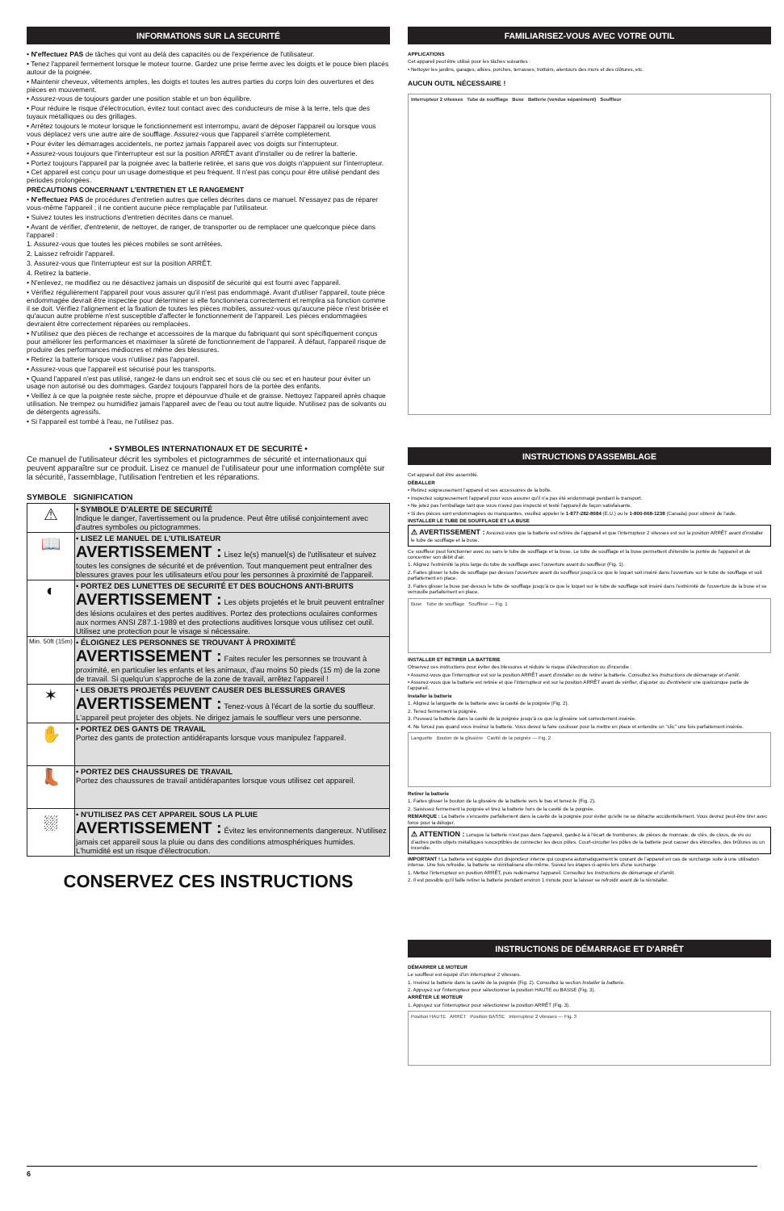INFORMATIONS SUR LA SECURITÉ
• N'effectuez PAS de tâches qui vont au delà des capacités ou de l'expérience de l'utilisateur.
• Tenez l'appareil fermement lorsque le moteur tourne. Gardez une prise ferme avec les doigts et le pouce bien placés autour de la poignée.
• Maintenir cheveux, vêtements amples, les doigts et toutes les autres parties du corps loin des ouvertures et des pièces en mouvement.
• Assurez-vous de toujours garder une position stable et un bon équilibre.
• Pour réduire le risque d'électrocution, évitez tout contact avec des conducteurs de mise à la terre, tels que des tuyaux métalliques ou des grillages.
• Arrêtez toujours le moteur lorsque le fonctionnement est interrompu, avant de déposer l'appareil ou lorsque vous vous déplacez vers une autre aire de soufflage. Assurez-vous que l'appareil s'arrête complètement.
• Pour éviter les démarrages accidentels, ne portez jamais l'appareil avec vos doigts sur l'interrupteur.
• Assurez-vous toujours que l'interrupteur est sur la position ARRÊT avant d'installer ou de retirer la batterie.
• Portez toujours l'appareil par la poignée avec la batterie retirée, et sans que vos doigts n'appuient sur l'interrupteur.
• Cet appareil est conçu pour un usage domestique et peu fréquent. Il n'est pas conçu pour être utilisé pendant des périodes prolongées.
PRÉCAUTIONS CONCERNANT L'ENTRETIEN ET LE RANGEMENT
• N'effectuez PAS de procédures d'entretien autres que celles décrites dans ce manuel. N'essayez pas de réparer vous-même l'appareil ; il ne contient aucune pièce remplaçable par l'utilisateur.
• Suivez toutes les instructions d'entretien décrites dans ce manuel.
• Avant de vérifier, d'entretenir, de nettoyer, de ranger, de transporter ou de remplacer une quelconque pièce dans l'appareil :
1. Assurez-vous que toutes les pièces mobiles se sont arrêtées.
2. Laissez refroidir l'appareil.
3. Assurez-vous que l'interrupteur est sur la position ARRÊT.
4. Retirez la batterie.
• N'enlevez, ne modifiez ou ne désactivez jamais un dispositif de sécurité qui est fourni avec l'appareil.
• Vérifiez régulièrement l'appareil pour vous assurer qu'il n'est pas endommagé. Avant d'utiliser l'appareil, toute pièce endommagée devrait être inspectée pour déterminer si elle fonctionnera correctement et remplira sa fonction comme il se doit. Vérifiez l'alignement et la fixation de toutes les pièces mobiles, assurez-vous qu'aucune pièce n'est brisée et qu'aucun autre problème n'est susceptible d'affecter le fonctionnement de l'appareil. Les pièces endommagées devraient être correctement réparées ou remplacées.
• N'utilisez que des pièces de rechange et accessoires de la marque du fabriquant qui sont spécifiquement conçus pour améliorer les performances et maximiser la sûreté de fonctionnement de l'appareil. À défaut, l'appareil risque de produire des performances médiocres et même des blessures.
• Retirez la batterie lorsque vous n'utilisez pas l'appareil.
• Assurez-vous que l'appareil est sécurisé pour les transports.
• Quand l'appareil n'est pas utilisé, rangez-le dans un endroit sec et sous clé ou sec et en hauteur pour éviter un usage non autorisé ou des dommages. Gardez toujours l'appareil hors de la portée des enfants.
• Veillez à ce que la poignée reste sèche, propre et dépourvue d'huile et de graisse. Nettoyez l'appareil après chaque utilisation. Ne trempez ou humidifiez jamais l'appareil avec de l'eau ou tout autre liquide. N'utilisez pas de solvants ou de détergents agressifs.
• Si l'appareil est tombé à l'eau, ne l'utilisez pas.
• SYMBOLES INTERNATIONAUX ET DE SECURITÉ •
Ce manuel de l'utilisateur décrit les symboles et pictogrammes de sécurité et internationaux qui peuvent apparaître sur ce produit. Lisez ce manuel de l'utilisateur pour une information complète sur la sécurité, l'assemblage, l'utilisation l'entretien et les réparations.
SYMBOLE SIGNIFICATION
| ⚠ | • SYMBOLE D'ALERTE DE SECURITÉ Indique le danger, l'avertissement ou la prudence. Peut être utilisé conjointement avec d'autres symboles ou pictogrammes. |
| 📖 | • LISEZ LE MANUEL DE L'UTILISATEUR AVERTISSEMENT : Lisez le(s) manuel(s) de l'utilisateur et suivez toutes les consignes de sécurité et de prévention. Tout manquement peut entraîner des blessures graves pour les utilisateurs et/ou pour les personnes à proximité de l'appareil. |
| ◐ | • PORTEZ DES LUNETTES DE SECURITÉ ET DES BOUCHONS ANTI-BRUITS AVERTISSEMENT : Les objets projetés et le bruit peuvent entraîner des lésions oculaires et des pertes auditives. Portez des protections oculaires conformes aux normes ANSI Z87.1-1989 et des protections auditives lorsque vous utilisez cet outil. Utilisez une protection pour le visage si nécessaire. |
| Min. 50ft (15m) | • ÉLOIGNEZ LES PERSONNES SE TROUVANT À PROXIMITÉ AVERTISSEMENT : Faites reculer les personnes se trouvant à proximité, en particulier les enfants et les animaux, d'au moins 50 pieds (15 m) de la zone de travail. Si quelqu'un s'approche de la zone de travail, arrêtez l'appareil ! |
| ✶ | • LES OBJETS PROJETÉS PEUVENT CAUSER DES BLESSURES GRAVES AVERTISSEMENT : Tenez-vous à l'écart de la sortie du souffleur. L'appareil peut projeter des objets. Ne dirigez jamais le souffleur vers une personne. |
| ✋ | • PORTEZ DES GANTS DE TRAVAIL Portez des gants de protection antidérapants lorsque vous manipulez l'appareil. |
| 👢 | • PORTEZ DES CHAUSSURES DE TRAVAIL Portez des chaussures de travail antidérapantes lorsque vous utilisez cet appareil. |
| ⛆ | • N'UTILISEZ PAS CET APPAREIL SOUS LA PLUIE AVERTISSEMENT : Évitez les environnements dangereux. N'utilisez jamais cet appareil sous la pluie ou dans des conditions atmosphériques humides. L'humidité est un risque d'électrocution. |
CONSERVEZ CES INSTRUCTIONS
FAMILIARISEZ-VOUS AVEC VOTRE OUTIL
APPLICATIONS
Cet appareil peut être utilisé pour les tâches suivantes :
• Nettoyer les jardins, garages, allées, porches, terrasses, trottoirs, alentours des murs et des clôtures, etc.
AUCUN OUTIL NÉCESSAIRE !
Interrupteur 2 vitesses Tube de soufflage Buse Batterie (vendue séparément) Souffleur
INSTRUCTIONS D'ASSEMBLAGE
Cet appareil doit être assemblé.
DÉBALLER
• Retirez soigneusement l'appareil et ses accessoires de la boîte.
• Inspectez soigneusement l'appareil pour vous assurer qu'il n'a pas été endommagé pendant le transport.
• Ne jetez pas l'emballage tant que vous n'avez pas inspecté et testé l'appareil de façon satisfaisante.
• Si des pièces sont endommagées ou manquantes, veuillez appeler le 1-877-282-8684 (E.U.) ou le 1-800-668-1238 (Canada) pour obtenir de l'aide.
INSTALLER LE TUBE DE SOUFFLAGE ET LA BUSE
⚠ AVERTISSEMENT : Assurez-vous que la batterie est retirée de l'appareil et que l'interrupteur 2 vitesses est sur la position ARRÊT avant d'installer le tube de soufflage et la buse.
Ce souffleur peut fonctionner avec ou sans le tube de soufflage et la buse. Le tube de soufflage et la buse permettent d'étendre la portée de l'appareil et de concentrer son débit d'air.
1. Alignez l'extrémité la plus large du tube de soufflage avec l'ouverture avant du souffleur (Fig. 1).
2. Faites glisser le tube de soufflage par-dessus l'ouverture avant du souffleur jusqu'à ce que le loquet soit inséré dans l'ouverture sur le tube de soufflage et soit parfaitement en place.
3. Faites glisser la buse par-dessus le tube de soufflage jusqu'à ce que le loquet sur le tube de soufflage soit inséré dans l'extrémité de l'ouverture de la buse et se verrouille parfaitement en place.
Buse Tube de soufflage Souffleur — Fig. 1
INSTALLER ET RETIRER LA BATTERIE
Observez ces instructions pour éviter des blessures et réduire le risque d'électrocution ou d'incendie :
• Assurez-vous que l'interrupteur est sur la position ARRÊT avant d'installer ou de retirer la batterie. Consultez les Instructions de démarrage et d'arrêt.
• Assurez-vous que la batterie est retirée et que l'interrupteur est sur la position ARRÊT avant de vérifier, d'ajuster ou d'entretenir une quelconque partie de l'appareil.
Installer la batterie
1. Alignez la languette de la batterie avec la cavité de la poignée (Fig. 2).
2. Tenez fermement la poignée.
3. Poussez la batterie dans la cavité de la poignée jusqu'à ce que la glissière soit correctement insérée.
4. Ne forcez pas quand vous insérez la batterie. Vous devez la faire coulisser pour la mettre en place et entendre un "clic" une fois parfaitement insérée.
Languette Bouton de la glissière Cavité de la poignée — Fig. 2
Retirer la batterie
1. Faites glisser le bouton de la glissière de la batterie vers le bas et tenez-le (Fig. 2).
2. Saisissez fermement la poignée et tirez la batterie hors de la cavité de la poignée.
REMARQUE : La batterie s'encastre parfaitement dans la cavité de la poignée pour éviter qu'elle ne se détache accidentellement. Vous devrez peut-être tirer avec force pour la déloger.
⚠ ATTENTION : Lorsque la batterie n'est pas dans l'appareil, gardez-la à l'écart de trombones, de pièces de monnaie, de clés, de clous, de vis ou d'autres petits objets métalliques susceptibles de connecter les deux pôles. Court-circuiter les pôles de la batterie peut causer des étincelles, des brûlures ou un incendie.
IMPORTANT ! La batterie est équipée d'un disjoncteur interne qui coupera automatiquement le courant de l'appareil en cas de surcharge suite à une utilisation intense. Une fois refroidie, la batterie se réinitialisera elle-même. Suivez les étapes ci-après lors d'une surcharge :
1. Mettez l'interrupteur en position ARRÊT, puis redémarrez l'appareil. Consultez les Instructions de démarrage et d'arrêt.
2. Il est possible qu'il faille retirer la batterie pendant environ 1 minute pour la laisser se refroidir avant de la réinstaller.
INSTRUCTIONS DE DÉMARRAGE ET D'ARRÊT
DÉMARRER LE MOTEUR
Le souffleur est équipé d'un interrupteur 2 vitesses.
1. Insérez la batterie dans la cavité de la poignée (Fig. 2). Consultez la section Installer la batterie.
2. Appuyez sur l'interrupteur pour sélectionner la position HAUTE ou BASSE (Fig. 3).
ARRÊTER LE MOTEUR
1. Appuyez sur l'interrupteur pour sélectionner la position ARRÊT (Fig. 3).
Position HAUTE ARRÊT Position BASSE Interrupteur 2 vitesses — Fig. 3
6